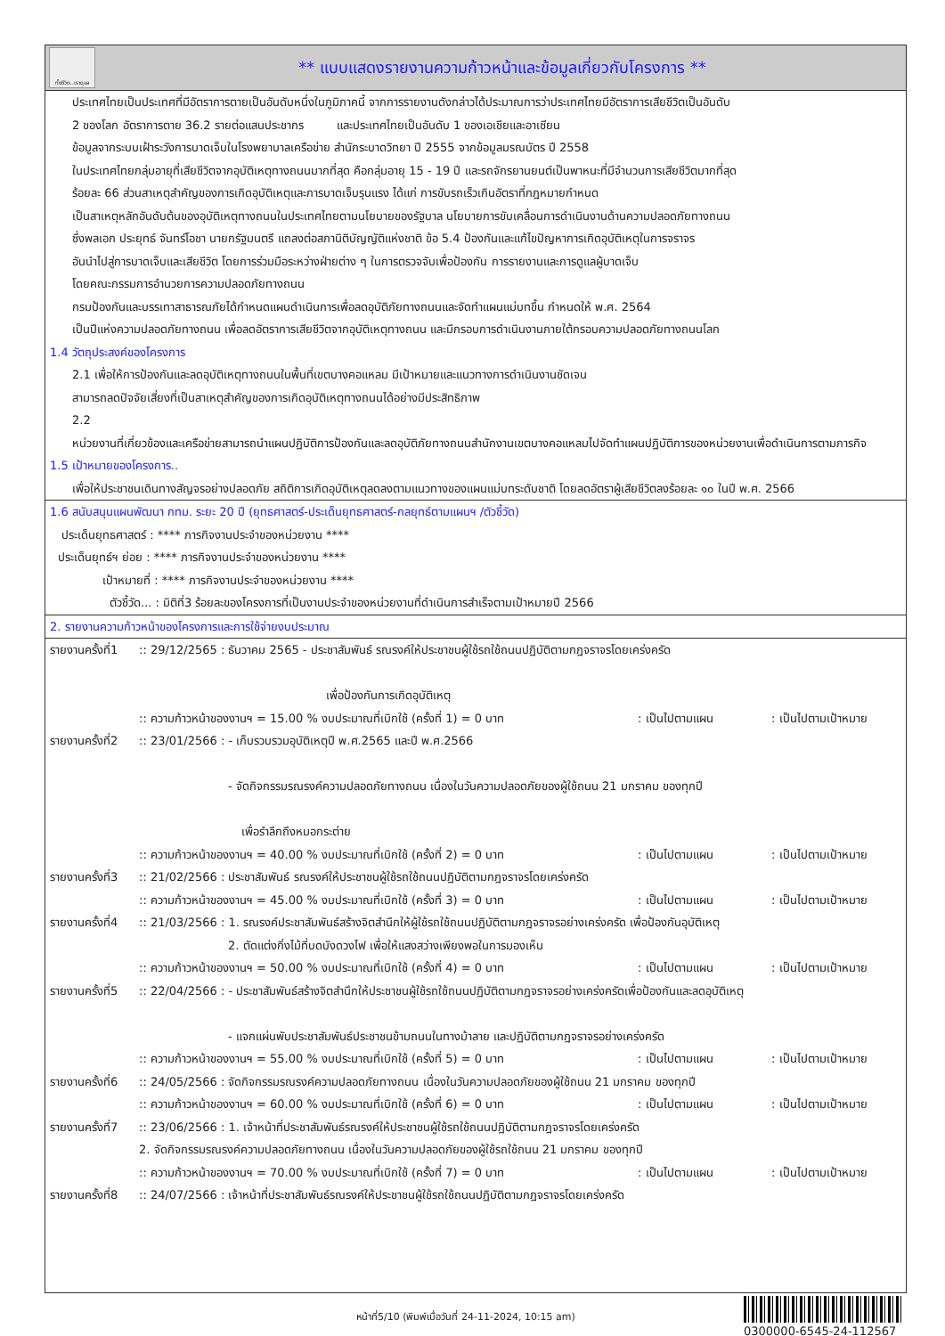ทั้งชีวิต..เราดูแล
** แบบแสดงรายงานความก้าวหน้าและข้อมูลเกี่ยวกับโครงการ **
ประเทศไทยเป็นประเทศที่มีอัตราการตายเป็นอันดับหนึ่งในภูมิภาคนี้ จากการรายงานดังกล่าวได้ประมาณการว่าประเทศไทยมีอัตราการเสียชีวิตเป็นอันดับ
2 ของโลก อัตราการตาย 36.2 รายต่อแสนประชากร และประเทศไทยเป็นอันดับ 1 ของเอเชียและอาเซียน
ข้อมูลจากระบบเฝ้าระวังการบาดเจ็บในโรงพยาบาลเครือข่าย สำนักระบาดวิทยา ปี 2555 จากข้อมูลมรณบัตร ปี 2558
ในประเทศไทยกลุ่มอายุที่เสียชีวิตจากอุบัติเหตุทางถนนมากที่สุด คือกลุ่มอายุ 15 - 19 ปี และรถจักรยานยนต์เป็นพาหนะที่มีจำนวนการเสียชีวิตมากที่สุด
ร้อยละ 66 ส่วนสาเหตุสำคัญของการเกิดอุบัติเหตุและการบาดเจ็บรุนแรง ได้แก่ การขับรถเร็วเกินอัตราที่กฎหมายกำหนด
เป็นสาเหตุหลักอันดับต้นของอุบัติเหตุทางถนนในประเทศไทยตามนโยบายของรัฐบาล นโยบายการขับเคลื่อนการดำเนินงานด้านความปลอดภัยทางถนน
ซึ่งพลเอก ประยุทธ์ จันทร์โอชา นายกรัฐมนตรี แถลงต่อสภานิติบัญญัติแห่งชาติ ข้อ 5.4 ป้องกันและแก้ไขปัญหาการเกิดอุบัติเหตุในการจราจร
อันนำไปสู่การบาดเจ็บและเสียชีวิต โดยการร่วมมือระหว่างฝ่ายต่าง ๆ ในการตรวจจับเพื่อป้องกัน การรายงานและการดูแลผู้บาดเจ็บ
โดยคณะกรรมการอำนวยการความปลอดภัยทางถนน
กรมป้องกันและบรรเทาสาธารณภัยได้กำหนดแผนดำเนินการเพื่อลดอุบัติภัยทางถนนและจัดทำแผนแม่บทขึ้น กำหนดให้ พ.ศ. 2564
เป็นปีแห่งความปลอดภัยทางถนน เพื่อลดอัตราการเสียชีวิตจากอุบัติเหตุทางถนน และมีกรอบการดำเนินงานภายใต้กรอบความปลอดภัยทางถนนโลก
1.4 วัตถุประสงค์ของโครงการ
2.1 เพื่อให้การป้องกันและลดอุบัติเหตุทางถนนในพื้นที่เขตบางคอแหลม มีเป้าหมายและแนวทางการดำเนินงานชัดเจน
สามารถลดปัจจัยเสี่ยงที่เป็นสาเหตุสำคัญของการเกิดอุบัติเหตุทางถนนได้อย่างมีประสิทธิภาพ
2.2
หน่วยงานที่เกี่ยวข้องและเครือข่ายสามารถนำแผนปฏิบัติการป้องกันและลดอุบัติภัยทางถนนสำนักงานเขตบางคอแหลมไปจัดทำแผนปฏิบัติการของหน่วยงานเพื่อดำเนินการตามภารกิจ
1.5 เป้าหมายของโครงการ..
เพื่อให้ประชาชนเดินทางสัญจรอย่างปลอดภัย สถิติการเกิดอุบัติเหตุลดลงตามแนวทางของแผนแม่บทระดับชาติ โดยลดอัตราผู้เสียชีวิตลงร้อยละ ๑๐ ในปี พ.ศ. 2566
1.6 สนับสนุนแผนพัฒนา กทม. ระยะ 20 ปี (ยุทธศาสตร์-ประเด็นยุทธศาสตร์-กลยุทธ์ตามแผนฯ /ตัวชี้วัด)
ประเด็นยุทธศาสตร์ : **** ภารกิจงานประจำของหน่วยงาน ****
ประเด็นยุทธ์ฯ ย่อย : **** ภารกิจงานประจำของหน่วยงาน ****
เป้าหมายที่ : **** ภารกิจงานประจำของหน่วยงาน ****
ตัวชี้วัด... : มิติที่3 ร้อยละของโครงการที่เป็นงานประจำของหน่วยงานที่ดำเนินการสำเร็จตามเป้าหมายปี 2566
2. รายงานความก้าวหน้าของโครงการและการใช้จ่ายงบประมาณ
รายงานครั้งที่1:: 29/12/2565 : ธันวาคม 2565 - ประชาสัมพันธ์ รณรงค์ให้ประชาชนผู้ใช้รถใช้ถนนปฏิบัติตามกฎจราจรโดยเคร่งครัด
เพื่อป้องกันการเกิดอุบัติเหตุ
:: ความก้าวหน้าของงานฯ = 15.00 % งบประมาณที่เบิกใช้ (ครั้งที่ 1) = 0 บาท: เป็นไปตามแผน: เป็นไปตามเป้าหมาย
รายงานครั้งที่2:: 23/01/2566 : - เก็บรวบรวมอุบัติเหตุปี พ.ศ.2565 และปี พ.ศ.2566
- จัดกิจกรรมรณรงค์ความปลอดภัยทางถนน เนื่องในวันความปลอดภัยของผู้ใช้ถนน 21 มกราคม ของทุกปี
เพื่อรำลึกถึงหมอกระต่าย
:: ความก้าวหน้าของงานฯ = 40.00 % งบประมาณที่เบิกใช้ (ครั้งที่ 2) = 0 บาท: เป็นไปตามแผน: เป็นไปตามเป้าหมาย
รายงานครั้งที่3:: 21/02/2566 : ประชาสัมพันธ์ รณรงค์ให้ประชาชนผู้ใช้รถใช้ถนนปฏิบัติตามกฎจราจรโดยเคร่งครัด
:: ความก้าวหน้าของงานฯ = 45.00 % งบประมาณที่เบิกใช้ (ครั้งที่ 3) = 0 บาท: เป็นไปตามแผน: เป็นไปตามเป้าหมาย
รายงานครั้งที่4:: 21/03/2566 : 1. รณรงค์ประชาสัมพันธ์สร้างจิตสำนึกให้ผู้ใช้รถใช้ถนนปฏิบัติตามกฎจราจรอย่างเคร่งครัด เพื่อป้องกันอุบัติเหตุ
2. ตัดแต่งกิ่งไม้ที่บดบังดวงไฟ เพื่อให้แสงสว่างเพียงพอในการมองเห็น
:: ความก้าวหน้าของงานฯ = 50.00 % งบประมาณที่เบิกใช้ (ครั้งที่ 4) = 0 บาท: เป็นไปตามแผน: เป็นไปตามเป้าหมาย
รายงานครั้งที่5:: 22/04/2566 : - ประชาสัมพันธ์สร้างจิตสำนึกให้ประชาชนผู้ใช้รถใช้ถนนปฏิบัติตามกฎจราจรอย่างเคร่งครัดเพื่อป้องกันและลดอุบัติเหตุ
- แจกแผ่นพับประชาสัมพันธ์ประชาชนข้ามถนนในทางม้าลาย และปฏิบัติตามกฎจราจรอย่างเคร่งครัด
:: ความก้าวหน้าของงานฯ = 55.00 % งบประมาณที่เบิกใช้ (ครั้งที่ 5) = 0 บาท: เป็นไปตามแผน: เป็นไปตามเป้าหมาย
รายงานครั้งที่6:: 24/05/2566 : จัดกิจกรรมรณรงค์ความปลอดภัยทางถนน เนื่องในวันความปลอดภัยของผู้ใช้ถนน 21 มกราคม ของทุกปี
:: ความก้าวหน้าของงานฯ = 60.00 % งบประมาณที่เบิกใช้ (ครั้งที่ 6) = 0 บาท: เป็นไปตามแผน: เป็นไปตามเป้าหมาย
รายงานครั้งที่7:: 23/06/2566 : 1. เจ้าหน้าที่ประชาสัมพันธ์รณรงค์ให้ประชาชนผู้ใช้รถใช้ถนนปฏิบัติตามกฎจราจรโดยเคร่งครัด
2. จัดกิจกรรมรณรงค์ความปลอดภัยทางถนน เนื่องในวันความปลอดภัยของผู้ใช้รถใช้ถนน 21 มกราคม ของทุกปี
:: ความก้าวหน้าของงานฯ = 70.00 % งบประมาณที่เบิกใช้ (ครั้งที่ 7) = 0 บาท: เป็นไปตามแผน: เป็นไปตามเป้าหมาย
รายงานครั้งที่8:: 24/07/2566 : เจ้าหน้าที่ประชาสัมพันธ์รณรงค์ให้ประชาชนผู้ใช้รถใช้ถนนปฏิบัติตามกฎจราจรโดยเคร่งครัด
หน้าที่5/10 (พิมพ์เมื่อวันที่ 24-11-2024, 10:15 am)
0300000-6545-24-112567